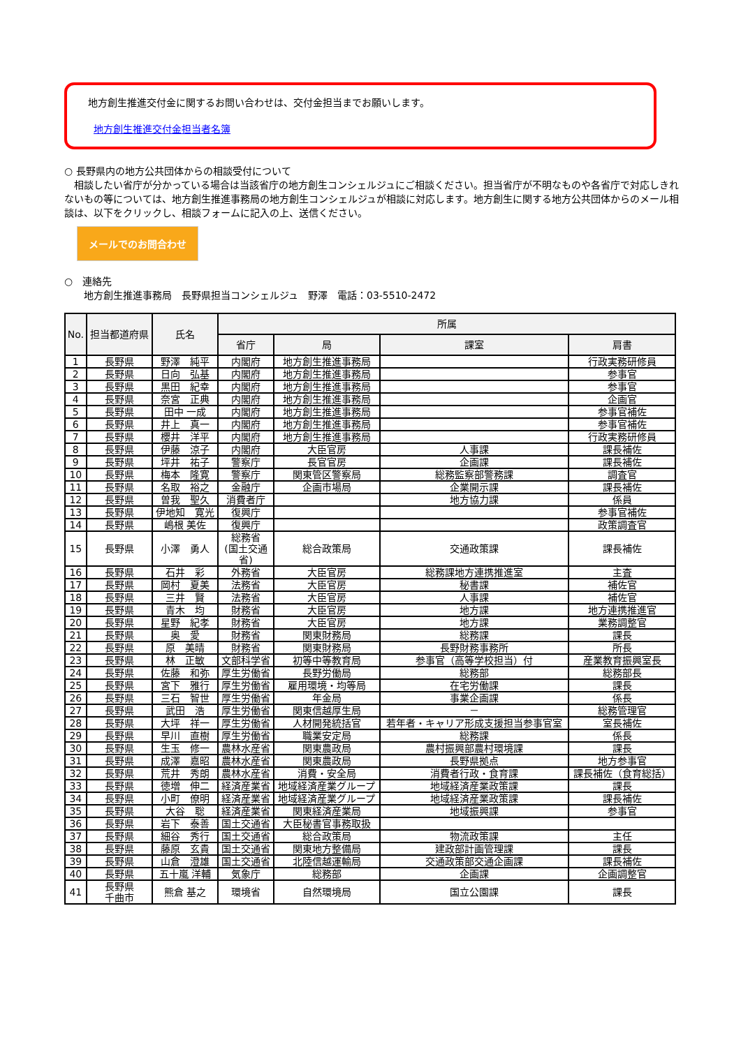地方創生推進交付金に関するお問い合わせは、交付金担当までお願いします。
地方創生推進交付金担当者名簿
○ 長野県内の地方公共団体からの相談受付について
　相談したい省庁が分かっている場合は当該省庁の地方創生コンシェルジュにご相談ください。担当省庁が不明なものや各省庁で対応しきれないもの等については、地方創生推進事務局の地方創生コンシェルジュが相談に対応します。地方創生に関する地方公共団体からのメール相談は、以下をクリックし、相談フォームに記入の上、送信ください。
メールでのお問合わせ
○　連絡先
　　地方創生推進事務局　長野県担当コンシェルジュ　野澤　電話：03-5510-2472
| No. | 担当都道府県 | 氏名 | 所属 | | | |
| --- | --- | --- | --- | --- | --- | --- |
| | | | 省庁 | 局 | 課室 | 肩書 |
| 1 | 長野県 | 野澤 純平 | 内閣府 | 地方創生推進事務局 | | 行政実務研修員 |
| 2 | 長野県 | 日向 弘基 | 内閣府 | 地方創生推進事務局 | | 参事官 |
| 3 | 長野県 | 黒田 紀幸 | 内閣府 | 地方創生推進事務局 | | 参事官 |
| 4 | 長野県 | 奈宮 正典 | 内閣府 | 地方創生推進事務局 | | 企画官 |
| 5 | 長野県 | 田中 一成 | 内閣府 | 地方創生推進事務局 | | 参事官補佐 |
| 6 | 長野県 | 井上 真一 | 内閣府 | 地方創生推進事務局 | | 参事官補佐 |
| 7 | 長野県 | 櫻井 洋平 | 内閣府 | 地方創生推進事務局 | | 行政実務研修員 |
| 8 | 長野県 | 伊藤 涼子 | 内閣府 | 大臣官房 | 人事課 | 課長補佐 |
| 9 | 長野県 | 坪井 祐子 | 警察庁 | 長官官房 | 企画課 | 課長補佐 |
| 10 | 長野県 | 梅本 隆寛 | 警察庁 | 関東管区警察局 | 総務監察部警務課 | 調査官 |
| 11 | 長野県 | 名取 裕之 | 金融庁 | 企画市場局 | 企業開示課 | 課長補佐 |
| 12 | 長野県 | 曽我 聖久 | 消費者庁 | | 地方協力課 | 係員 |
| 13 | 長野県 | 伊地知 寛光 | 復興庁 | | | 参事官補佐 |
| 14 | 長野県 | 嶋根 美佐 | 復興庁 | | | 政策調査官 |
| 15 | 長野県 | 小澤 勇人 | 総務省 (国土交通 省) | 総合政策局 | 交通政策課 | 課長補佐 |
| 16 | 長野県 | 石井 彩 | 外務省 | 大臣官房 | 総務課地方連携推進室 | 主査 |
| 17 | 長野県 | 岡村 夏美 | 法務省 | 大臣官房 | 秘書課 | 補佐官 |
| 18 | 長野県 | 三井 賢 | 法務省 | 大臣官房 | 人事課 | 補佐官 |
| 19 | 長野県 | 青木 均 | 財務省 | 大臣官房 | 地方課 | 地方連携推進官 |
| 20 | 長野県 | 星野 紀孝 | 財務省 | 大臣官房 | 地方課 | 業務調整官 |
| 21 | 長野県 | 奥 愛 | 財務省 | 関東財務局 | 総務課 | 課長 |
| 22 | 長野県 | 原 美晴 | 財務省 | 関東財務局 | 長野財務事務所 | 所長 |
| 23 | 長野県 | 林 正敏 | 文部科学省 | 初等中等教育局 | 参事官（高等学校担当）付 | 産業教育振興室長 |
| 24 | 長野県 | 佐藤 和弥 | 厚生労働省 | 長野労働局 | 総務部 | 総務部長 |
| 25 | 長野県 | 宮下 雅行 | 厚生労働省 | 雇用環境・均等局 | 在宅労働課 | 課長 |
| 26 | 長野県 | 三石 智世 | 厚生労働省 | 年金局 | 事業企画課 | 係長 |
| 27 | 長野県 | 武田 浩 | 厚生労働省 | 関東信越厚生局 | － | 総務管理官 |
| 28 | 長野県 | 大坪 祥一 | 厚生労働省 | 人材開発統括官 | 若年者・キャリア形成支援担当参事官室 | 室長補佐 |
| 29 | 長野県 | 早川 直樹 | 厚生労働省 | 職業安定局 | 総務課 | 係長 |
| 30 | 長野県 | 生玉 修一 | 農林水産省 | 関東農政局 | 農村振興部農村環境課 | 課長 |
| 31 | 長野県 | 成澤 嘉昭 | 農林水産省 | 関東農政局 | 長野県拠点 | 地方参事官 |
| 32 | 長野県 | 荒井 秀朗 | 農林水産省 | 消費・安全局 | 消費者行政・食育課 | 課長補佐（食育総括） |
| 33 | 長野県 | 徳増 伸二 | 経済産業省 | 地域経済産業グループ | 地域経済産業政策課 | 課長 |
| 34 | 長野県 | 小町 僚明 | 経済産業省 | 地域経済産業グループ | 地域経済産業政策課 | 課長補佐 |
| 35 | 長野県 | 大谷 聡 | 経済産業省 | 関東経済産業局 | 地域振興課 | 参事官 |
| 36 | 長野県 | 岩下 泰善 | 国土交通省 | 大臣秘書官事務取扱 | | |
| 37 | 長野県 | 細谷 秀行 | 国土交通省 | 総合政策局 | 物流政策課 | 主任 |
| 38 | 長野県 | 藤原 玄貴 | 国土交通省 | 関東地方整備局 | 建政部計画管理課 | 課長 |
| 39 | 長野県 | 山倉 澄雄 | 国土交通省 | 北陸信越運輸局 | 交通政策部交通企画課 | 課長補佐 |
| 40 | 長野県 | 五十嵐 洋輔 | 気象庁 | 総務部 | 企画課 | 企画調整官 |
| 41 | 長野県 千曲市 | 熊倉 基之 | 環境省 | 自然環境局 | 国立公園課 | 課長 |